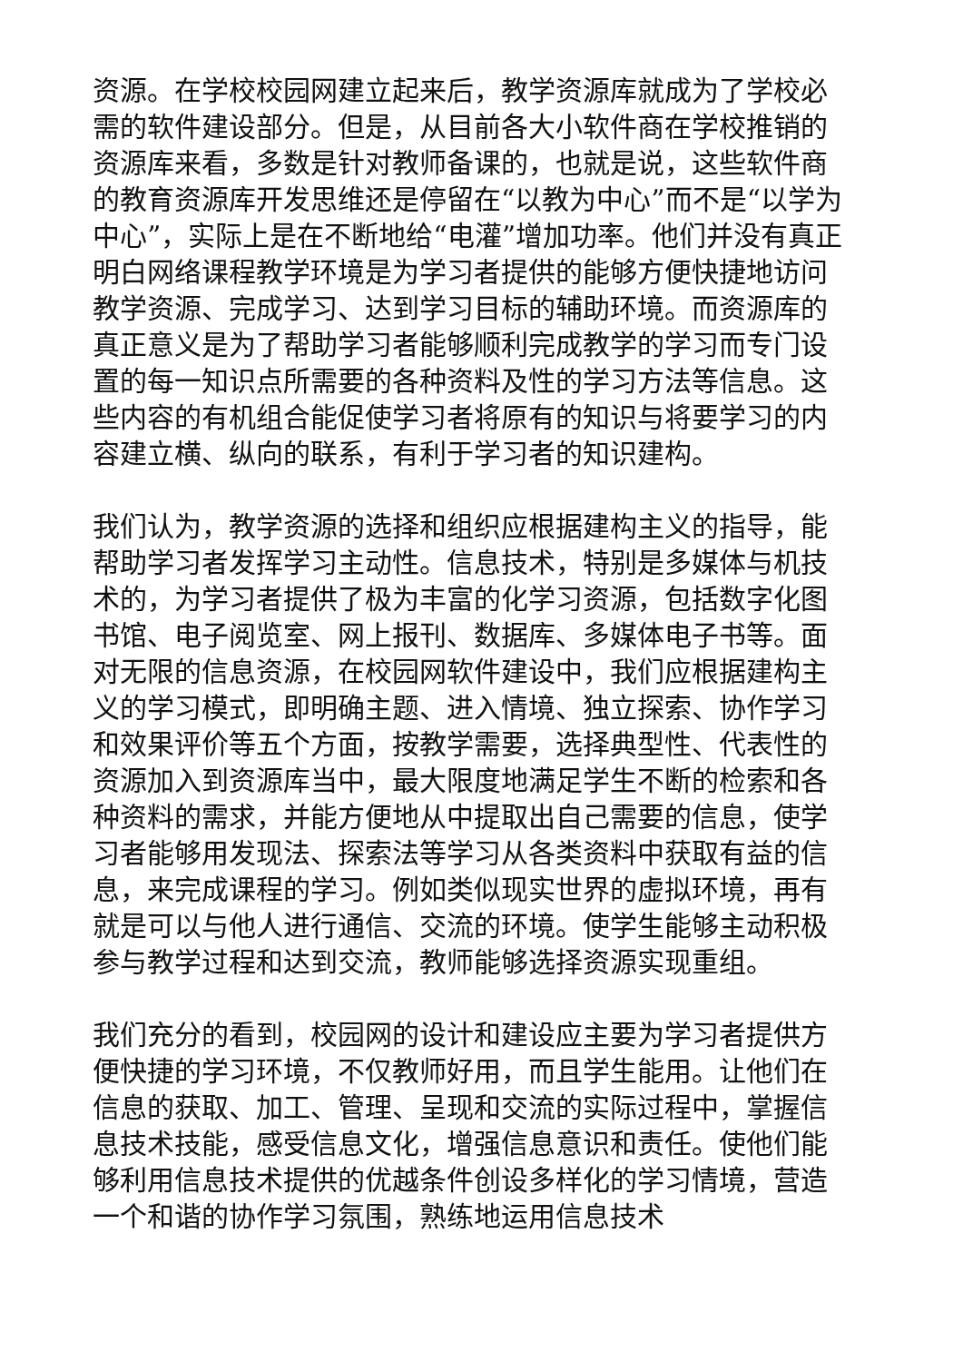资源。在学校校园网建立起来后，教学资源库就成为了学校必需的软件建设部分。但是，从目前各大小软件商在学校推销的资源库来看，多数是针对教师备课的，也就是说，这些软件商的教育资源库开发思维还是停留在“以教为中心”而不是“以学为中心”，实际上是在不断地给“电灌”增加功率。他们并没有真正明白网络课程教学环境是为学习者提供的能够方便快捷地访问教学资源、完成学习、达到学习目标的辅助环境。而资源库的真正意义是为了帮助学习者能够顺利完成教学的学习而专门设置的每一知识点所需要的各种资料及性的学习方法等信息。这些内容的有机组合能促使学习者将原有的知识与将要学习的内容建立横、纵向的联系，有利于学习者的知识建构。
我们认为，教学资源的选择和组织应根据建构主义的指导，能帮助学习者发挥学习主动性。信息技术，特别是多媒体与机技术的，为学习者提供了极为丰富的化学习资源，包括数字化图书馆、电子阅览室、网上报刊、数据库、多媒体电子书等。面对无限的信息资源，在校园网软件建设中，我们应根据建构主义的学习模式，即明确主题、进入情境、独立探索、协作学习和效果评价等五个方面，按教学需要，选择典型性、代表性的资源加入到资源库当中，最大限度地满足学生不断的检索和各种资料的需求，并能方便地从中提取出自己需要的信息，使学习者能够用发现法、探索法等学习从各类资料中获取有益的信息，来完成课程的学习。例如类似现实世界的虚拟环境，再有就是可以与他人进行通信、交流的环境。使学生能够主动积极参与教学过程和达到交流，教师能够选择资源实现重组。
我们充分的看到，校园网的设计和建设应主要为学习者提供方便快捷的学习环境，不仅教师好用，而且学生能用。让他们在信息的获取、加工、管理、呈现和交流的实际过程中，掌握信息技术技能，感受信息文化，增强信息意识和责任。使他们能够利用信息技术提供的优越条件创设多样化的学习情境，营造一个和谐的协作学习氛围，熟练地运用信息技术